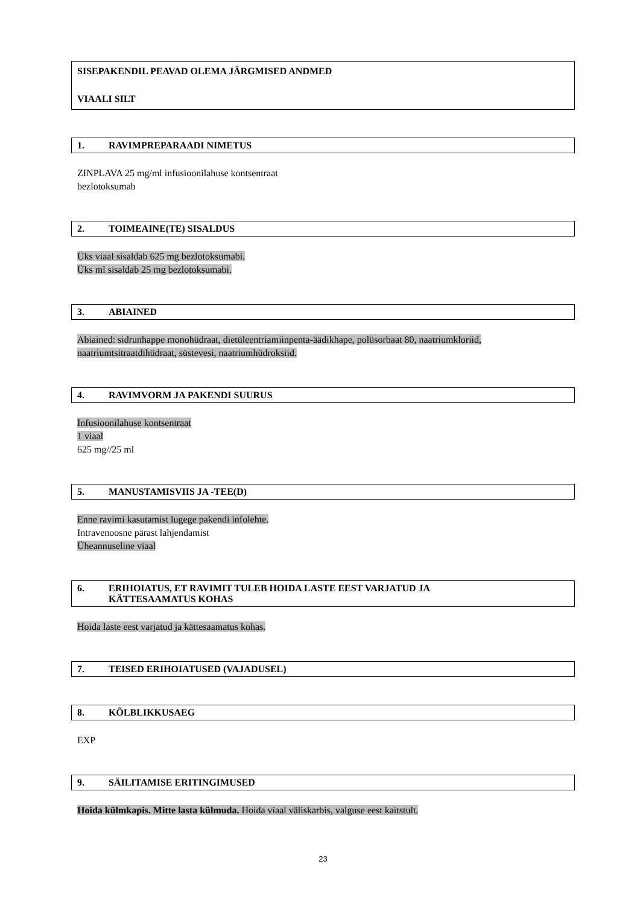SISEPAKENDIL PEAVAD OLEMA JÄRGMISED ANDMED
VIAALI SILT
1. RAVIMPREPARAADI NIMETUS
ZINPLAVA 25 mg/ml infusioonilahuse kontsentraat
bezlotoksumab
2. TOIMEAINE(TE) SISALDUS
Üks viaal sisaldab 625 mg bezlotoksumabi.
Üks ml sisaldab 25 mg bezlotoksumabi.
3. ABIAINED
Abiained: sidrunhappe monohüdraat, dietüleentriamiinpenta-äädikhape, polüsorbaat 80, naatriumkloriid, naatriumtsitraatdihüdraat, süstevesi, naatriumhüdroksiid.
4. RAVIMVORM JA PAKENDI SUURUS
Infusioonilahuse kontsentraat
1 viaal
625 mg//25 ml
5. MANUSTAMISVIIS JA -TEE(D)
Enne ravimi kasutamist lugege pakendi infolehte.
Intravenoosne pärast lahjendamist
Üheannuseline viaal
6. ERIHOIATUS, ET RAVIMIT TULEB HOIDA LASTE EEST VARJATUD JA
KÄTTESAAMATUS KOHAS
Hoida laste eest varjatud ja kättesaamatus kohas.
7. TEISED ERIHOIATUSED (VAJADUSEL)
8. KÕLBLIKKUSAEG
EXP
9. SÄILITAMISE ERITINGIMUSED
Hoida külmkapis. Mitte lasta külmuda. Hoida viaal väliskarbis, valguse eest kaitstult.
23